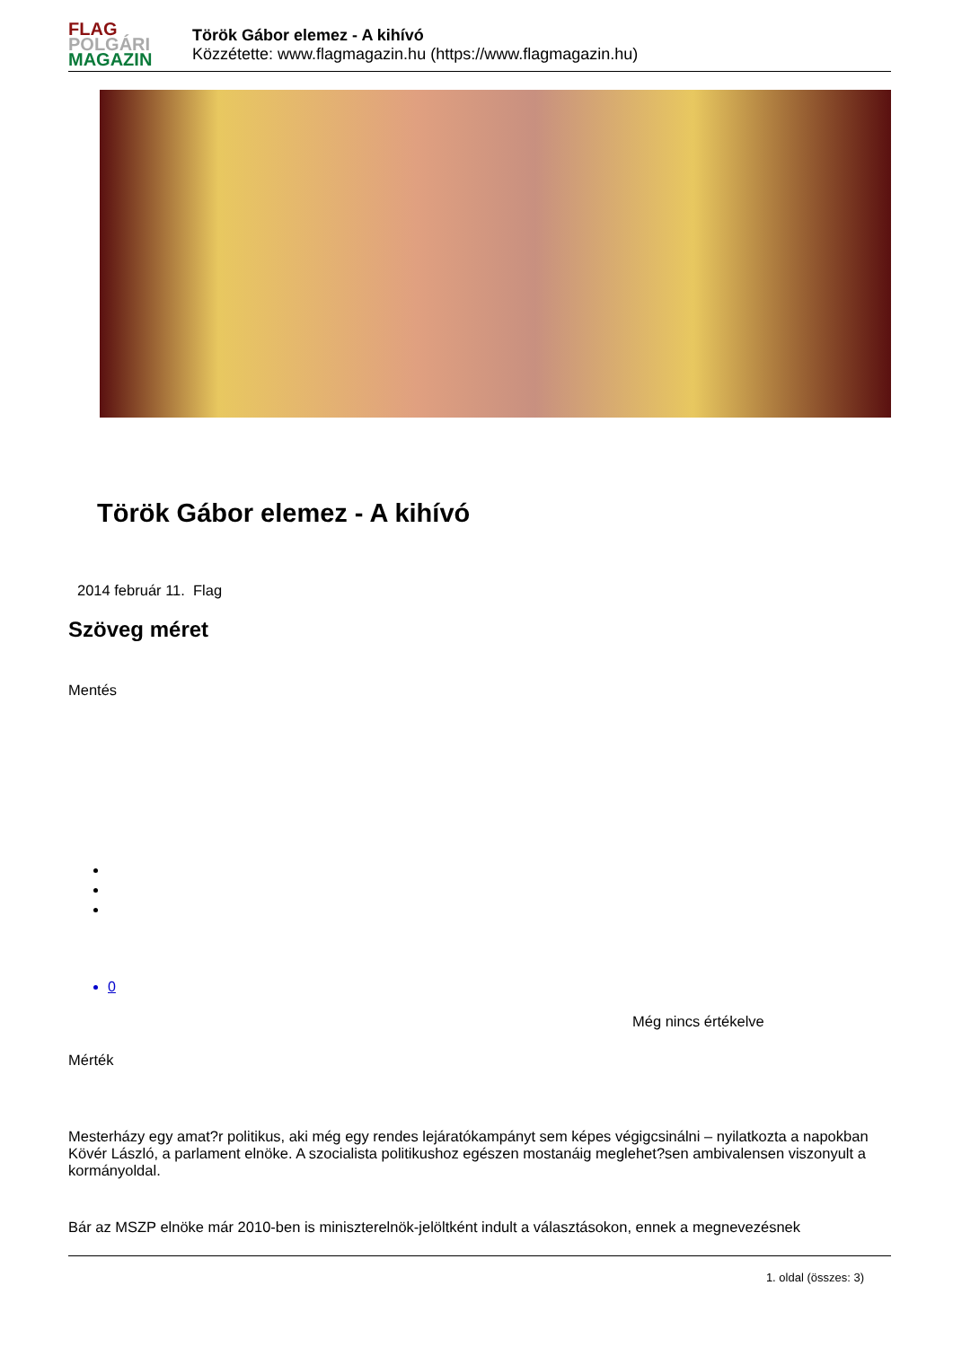FLAG
POLGÁRI
MAGAZIN
Török Gábor elemez - A kihívó
Közzétette: www.flagmagazin.hu (https://www.flagmagazin.hu)
Török Gábor elemez - A kihívó
2014 február 11. Flag
Szöveg méret
Mentés
0
Még nincs értékelve
Mérték
Mesterházy egy amat?r politikus, aki még egy rendes lejáratókampányt sem képes végigcsinálni – nyilatkozta a napokban Kövér László, a parlament elnöke. A szocialista politikushoz egészen mostanáig meglehet?sen ambivalensen viszonyult a kormányoldal.
Bár az MSZP elnöke már 2010-ben is miniszterelnök-jelöltként indult a választásokon, ennek a megnevezésnek
1. oldal (összes: 3)